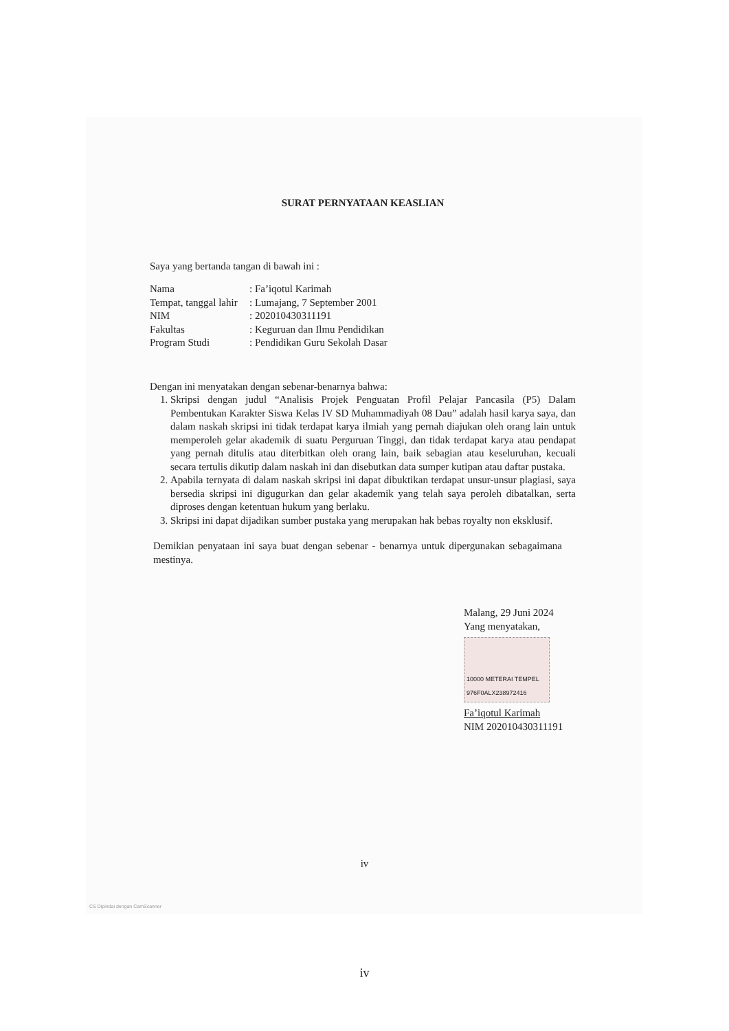SURAT PERNYATAAN KEASLIAN
Saya yang bertanda tangan di bawah ini :
| Nama | : Fa’iqotul Karimah |
| Tempat, tanggal lahir | : Lumajang, 7 September 2001 |
| NIM | : 202010430311191 |
| Fakultas | : Keguruan dan Ilmu Pendidikan |
| Program Studi | : Pendidikan Guru Sekolah Dasar |
Dengan ini menyatakan dengan sebenar-benarnya bahwa:
1. Skripsi dengan judul “Analisis Projek Penguatan Profil Pelajar Pancasila (P5) Dalam Pembentukan Karakter Siswa Kelas IV SD Muhammadiyah 08 Dau” adalah hasil karya saya, dan dalam naskah skripsi ini tidak terdapat karya ilmiah yang pernah diajukan oleh orang lain untuk memperoleh gelar akademik di suatu Perguruan Tinggi, dan tidak terdapat karya atau pendapat yang pernah ditulis atau diterbitkan oleh orang lain, baik sebagian atau keseluruhan, kecuali secara tertulis dikutip dalam naskah ini dan disebutkan data sumper kutipan atau daftar pustaka.
2. Apabila ternyata di dalam naskah skripsi ini dapat dibuktikan terdapat unsur-unsur plagiasi, saya bersedia skripsi ini digugurkan dan gelar akademik yang telah saya peroleh dibatalkan, serta diproses dengan ketentuan hukum yang berlaku.
3. Skripsi ini dapat dijadikan sumber pustaka yang merupakan hak bebas royalty non eksklusif.
Demikian penyataan ini saya buat dengan sebenar - benarnya untuk dipergunakan sebagaimana mestinya.
Malang, 29 Juni 2024
Yang menyatakan,
10000 METERAI TEMPEL 976F0ALX238972416
Fa’iqotul Karimah
NIM 202010430311191
iv
CS Dipindai dengan CamScanner
iv